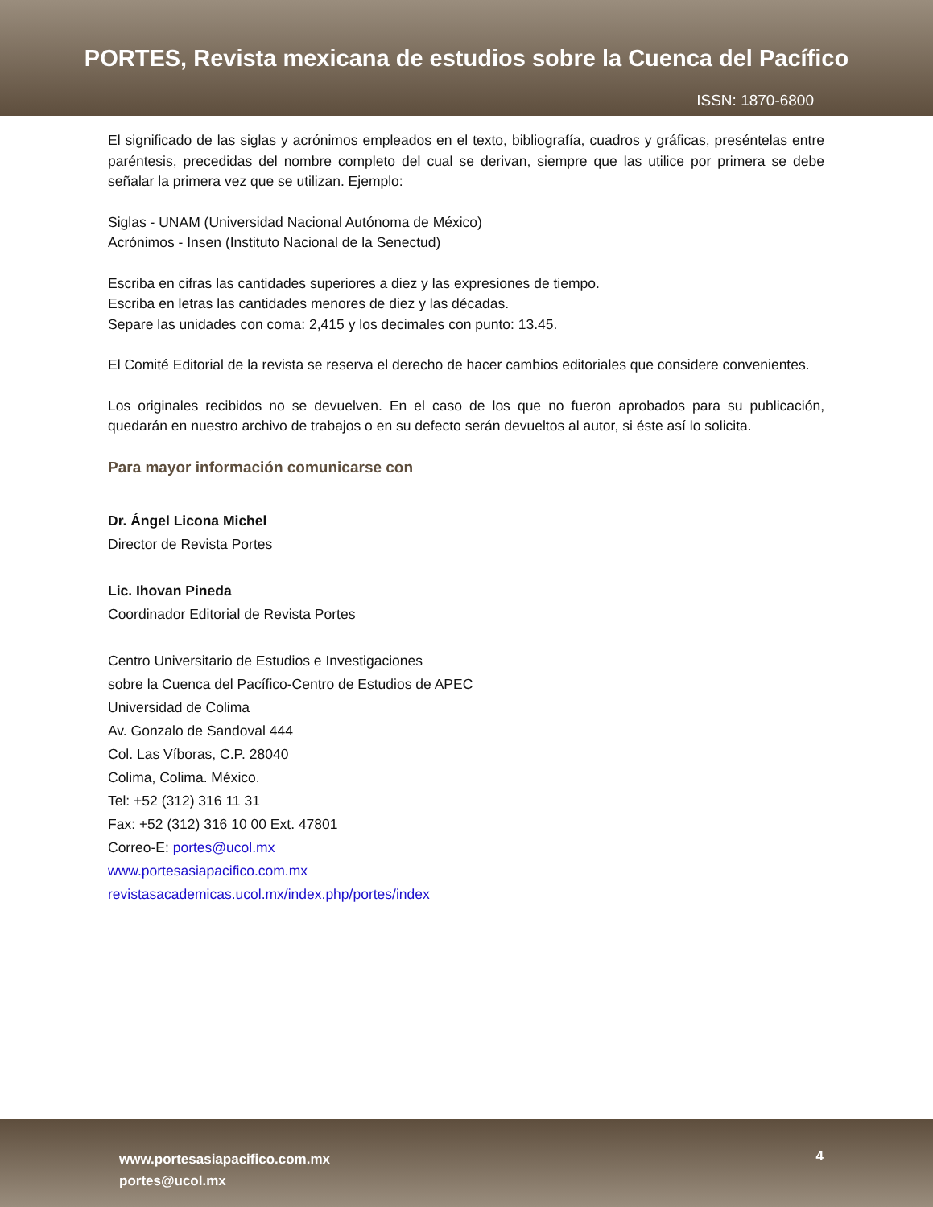PORTES, Revista mexicana de estudios sobre la Cuenca del Pacífico
ISSN: 1870-6800
El significado de las siglas y acrónimos empleados en el texto, bibliografía, cuadros y gráficas, preséntelas entre paréntesis, precedidas del nombre completo del cual se derivan, siempre que las utilice por primera se debe señalar la primera vez que se utilizan. Ejemplo:
Siglas - UNAM (Universidad Nacional Autónoma de México)
Acrónimos - Insen (Instituto Nacional de la Senectud)
Escriba en cifras las cantidades superiores a diez y las expresiones de tiempo.
Escriba en letras las cantidades menores de diez y las décadas.
Separe las unidades con coma: 2,415 y los decimales con punto: 13.45.
El Comité Editorial de la revista se reserva el derecho de hacer cambios editoriales que considere convenientes.
Los originales recibidos no se devuelven. En el caso de los que no fueron aprobados para su publicación, quedarán en nuestro archivo de trabajos o en su defecto serán devueltos al autor, si éste así lo solicita.
Para mayor información comunicarse con
Dr. Ángel Licona Michel
Director de Revista Portes
Lic. Ihovan Pineda
Coordinador Editorial de Revista Portes
Centro Universitario de Estudios e Investigaciones
sobre la Cuenca del Pacífico-Centro de Estudios de APEC
Universidad de Colima
Av. Gonzalo de Sandoval 444
Col. Las Víboras, C.P. 28040
Colima, Colima. México.
Tel: +52 (312) 316 11 31
Fax: +52 (312) 316 10 00 Ext. 47801
Correo-E: portes@ucol.mx
www.portesasiapacifico.com.mx
revistasacademicas.ucol.mx/index.php/portes/index
www.portesasiapacifico.com.mx
portes@ucol.mx
4